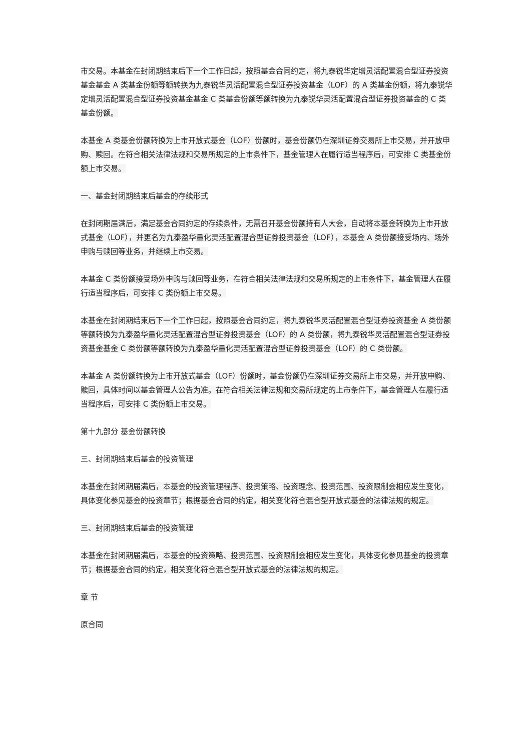市交易。本基金在封闭期结束后下一个工作日起，按照基金合同约定，将九泰锐华定增灵活配置混合型证券投资基金基金 A 类基金份额等额转换为九泰锐华灵活配置混合型证券投资基金（LOF）的 A 类基金份额，将九泰锐华定增灵活配置混合型证券投资基金基金 C 类基金份额等额转换为九泰锐华灵活配置混合型证券投资基金的 C 类基金份额。
本基金 A 类基金份额转换为上市开放式基金（LOF）份额时，基金份额仍在深圳证券交易所上市交易，并开放申购、赎回。在符合相关法律法规和交易所规定的上市条件下，基金管理人在履行适当程序后，可安排 C 类基金份额上市交易。
一、基金封闭期结束后基金的存续形式
在封闭期届满后，满足基金合同约定的存续条件，无需召开基金份额持有人大会，自动将本基金转换为上市开放式基金（LOF），并更名为九泰盈华量化灵活配置混合型证券投资基金（LOF），本基金 A 类份额接受场内、场外申购与赎回等业务，并继续上市交易。
本基金 C 类份额接受场外申购与赎回等业务，在符合相关法律法规和交易所规定的上市条件下，基金管理人在履行适当程序后，可安排 C 类份额上市交易。
本基金在封闭期结束后下一个工作日起，按照基金合同约定，将九泰锐华灵活配置混合型证券投资基金 A 类份额等额转换为九泰盈华量化灵活配置混合型证券投资基金（LOF）的 A 类份额，将九泰锐华灵活配置混合型证券投资基金基金 C 类份额等额转换为九泰盈华量化灵活配置混合型证券投资基金（LOF）的 C 类份额。
本基金 A 类份额转换为上市开放式基金（LOF）份额时，基金份额仍在深圳证券交易所上市交易，并开放申购、赎回，具体时间以基金管理人公告为准。在符合相关法律法规和交易所规定的上市条件下，基金管理人在履行适当程序后，可安排 C 类份额上市交易。
第十九部分 基金份额转换
三、封闭期结束后基金的投资管理
本基金在封闭期届满后，本基金的投资管理程序、投资策略、投资理念、投资范围、投资限制会相应发生变化，具体变化参见基金的投资章节；根据基金合同的约定，相关变化符合混合型开放式基金的法律法规的规定。
三、封闭期结束后基金的投资管理
本基金在封闭期届满后，本基金的投资策略、投资范围、投资限制会相应发生变化，具体变化参见基金的投资章节；根据基金合同的约定，相关变化符合混合型开放式基金的法律法规的规定。
章 节
原合同